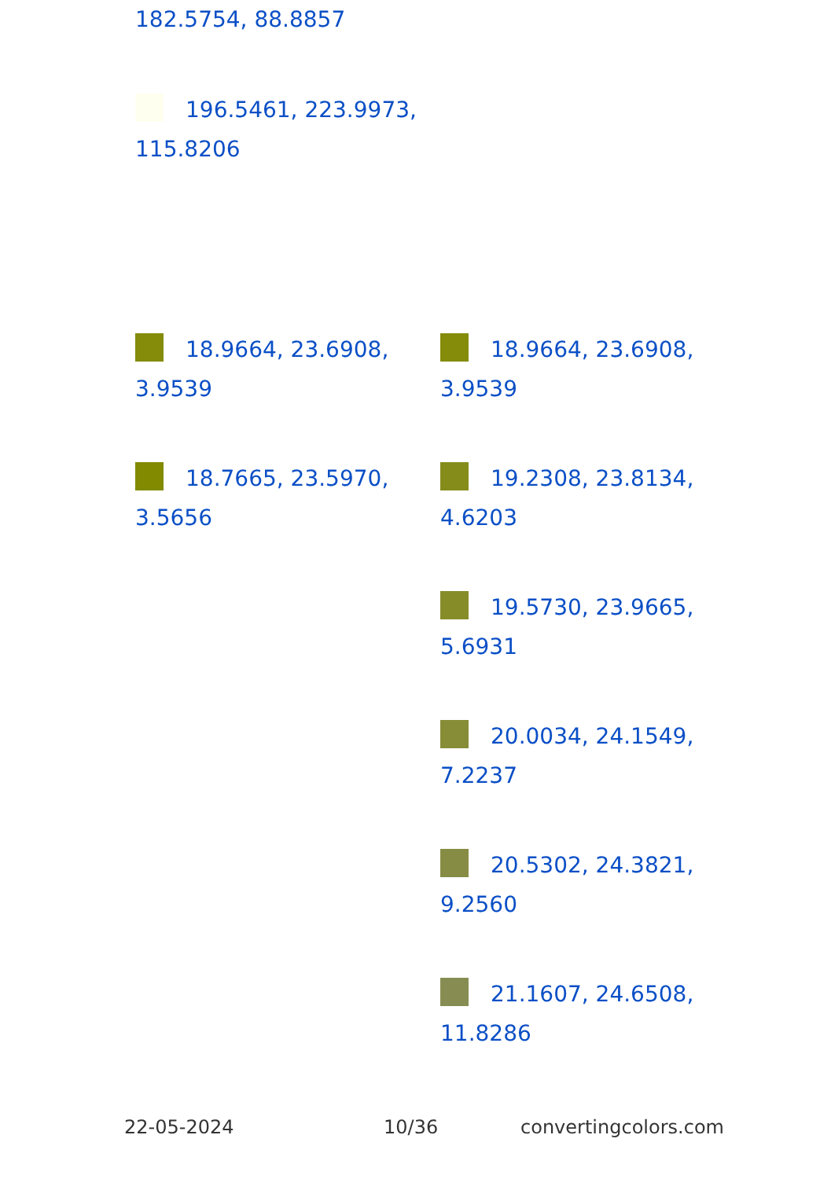182.5754, 88.8857
196.5461, 223.9973, 115.8206
18.9664, 23.6908, 3.9539
18.9664, 23.6908, 3.9539
18.7665, 23.5970, 3.5656
19.2308, 23.8134, 4.6203
19.5730, 23.9665, 5.6931
20.0034, 24.1549, 7.2237
20.5302, 24.3821, 9.2560
21.1607, 24.6508, 11.8286
22-05-2024 10/36 convertingcolors.com